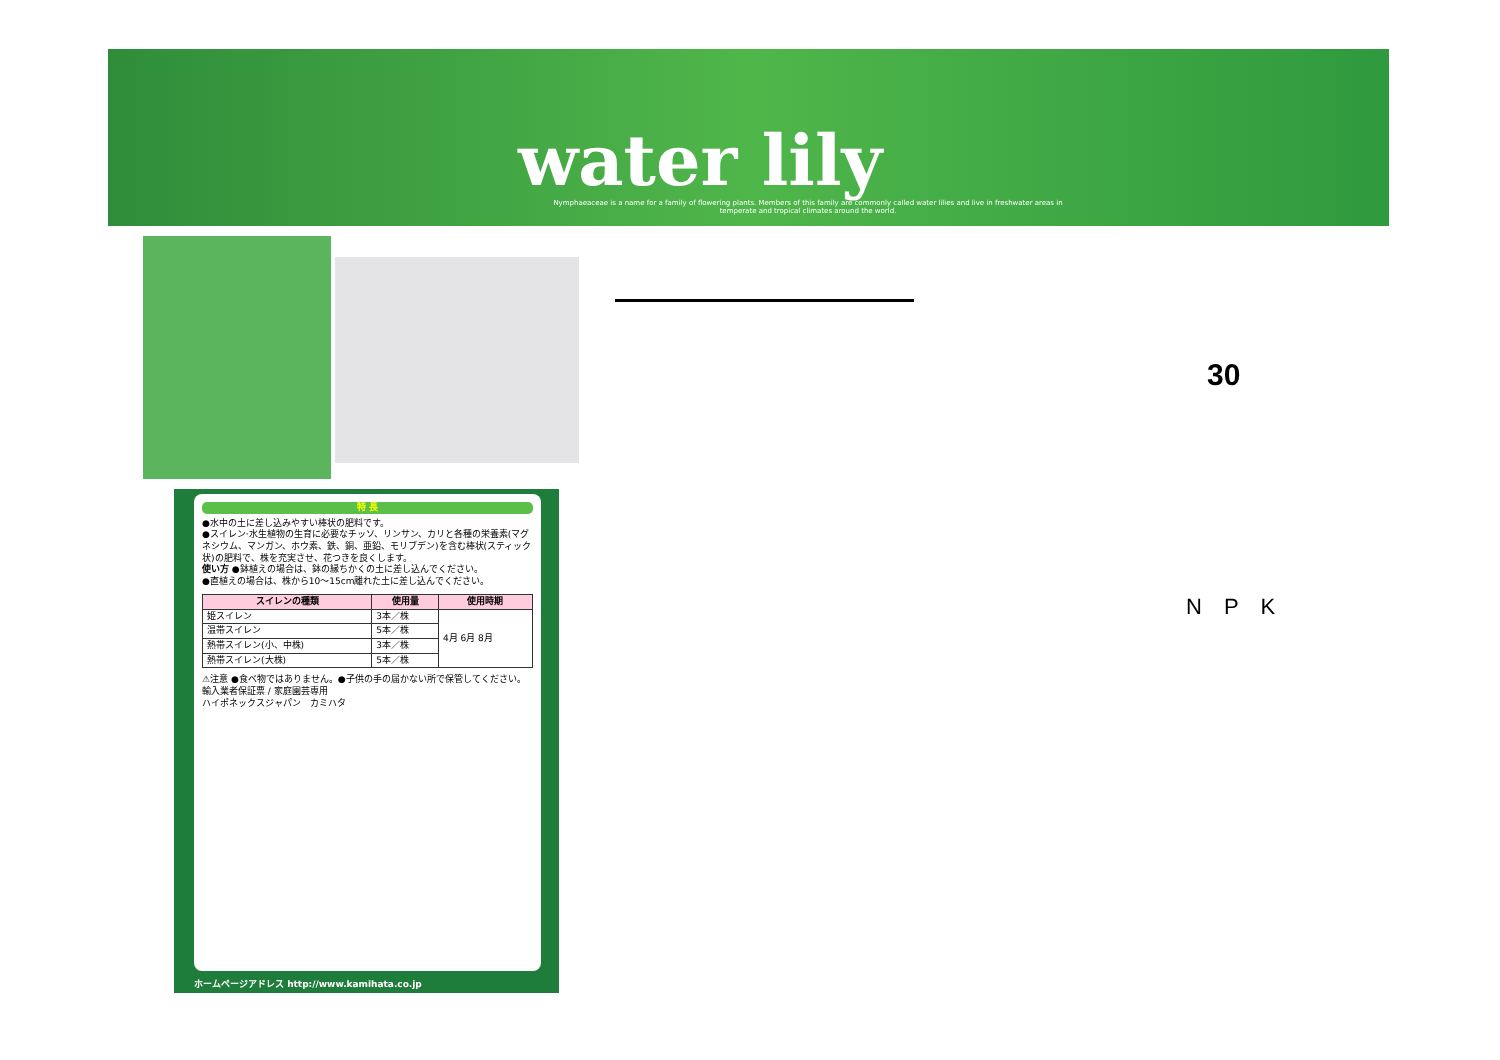water lily
Nymphaeaceae is a name for a family of flowering plants. Members of this family are commonly called water lilies and live in freshwater areas in temperate and tropical climates around the world.
特 長
●水中の土に差し込みやすい棒状の肥料です。
●スイレン·水生植物の生育に必要なチッソ、リンサン、カリと各種の栄養素(マグネシウム、マンガン、ホウ素、鉄、銅、亜鉛、モリブデン)を含む棒状(スティック状)の肥料で、株を充実させ、花つきを良くします。
使い方 ●鉢植えの場合は、鉢の縁ちかくの土に差し込んでください。
●直植えの場合は、株から10〜15cm離れた土に差し込んでください。
| スイレンの種類 | 使用量 | 使用時期 |
| --- | --- | --- |
| 姫スイレン | 3本／株 | 4月 6月 8月 |
| 温帯スイレン | 5本／株 | |
| 熱帯スイレン(小、中株) | 3本／株 | |
| 熱帯スイレン(大株) | 5本／株 | |
⚠注意 ●食べ物ではありません。●子供の手の届かない所で保管してください。
輸入業者保証票 / 家庭園芸専用
ハイポネックスジャパン　カミハタ
ホームページアドレス http://www.kamihata.co.jp
30
N P K